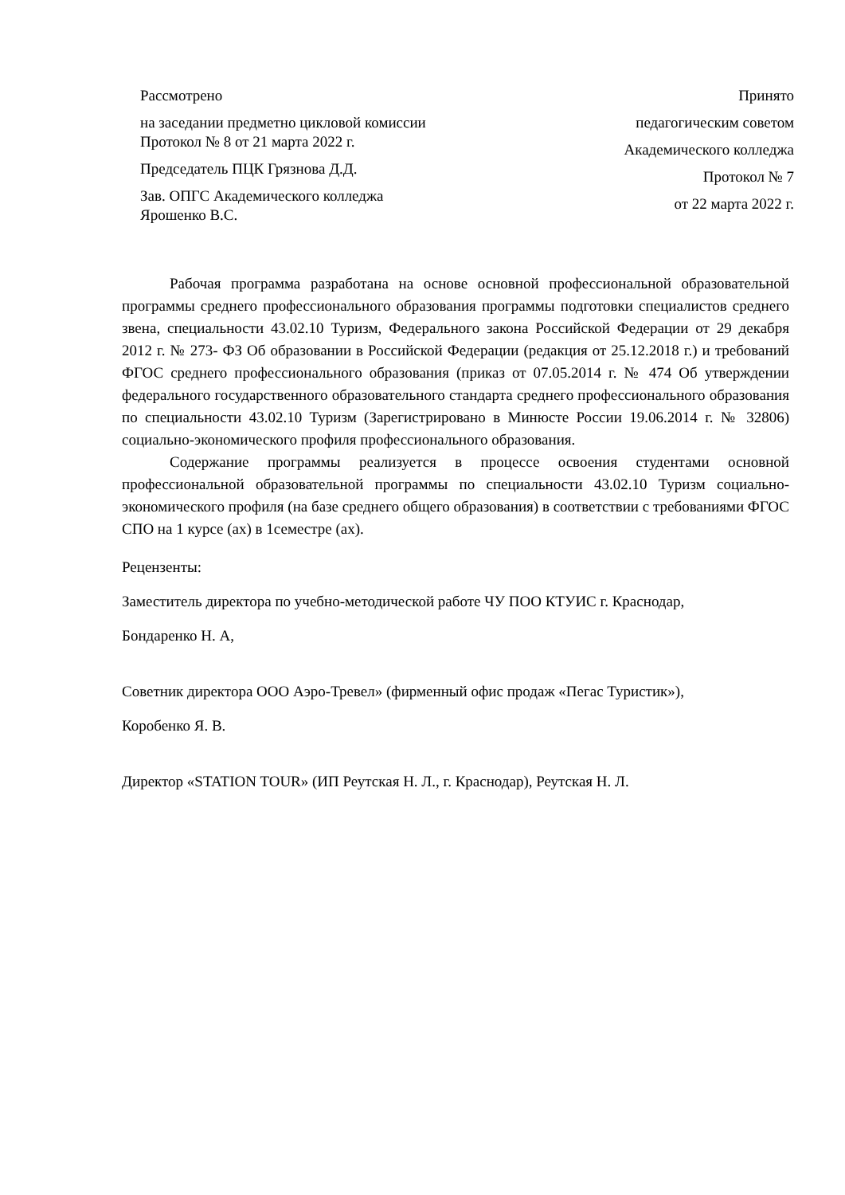Рассмотрено
на заседании предметно цикловой комиссии
Протокол № 8 от 21 марта 2022 г.
Председатель ПЦК Грязнова Д.Д.
Зав. ОПГС Академического колледжа
Ярошенко В.С.
Принято
педагогическим советом
Академического колледжа
Протокол № 7
от 22 марта 2022 г.
Рабочая программа разработана на основе основной профессиональной образовательной программы среднего профессионального образования программы подготовки специалистов среднего звена, специальности 43.02.10 Туризм, Федерального закона Российской Федерации от 29 декабря 2012 г. № 273- ФЗ Об образовании в Российской Федерации (редакция от 25.12.2018 г.) и требований ФГОС среднего профессионального образования (приказ от 07.05.2014 г. № 474 Об утверждении федерального государственного образовательного стандарта среднего профессионального образования по специальности 43.02.10 Туризм (Зарегистрировано в Минюсте России 19.06.2014 г. № 32806) социально-экономического профиля профессионального образования.
Содержание программы реализуется в процессе освоения студентами основной профессиональной образовательной программы по специальности 43.02.10 Туризм социально-экономического профиля (на базе среднего общего образования) в соответствии с требованиями ФГОС СПО на 1 курсе (ах) в 1семестре (ах).
Рецензенты:
Заместитель директора по учебно-методической работе ЧУ ПОО КТУИС г. Краснодар,
Бондаренко Н. А,
Советник директора ООО Аэро-Тревел» (фирменный офис продаж «Пегас Туристик»),
Коробенко Я. В.
Директор «STATION TOUR» (ИП Реутская Н. Л., г. Краснодар), Реутская Н. Л.